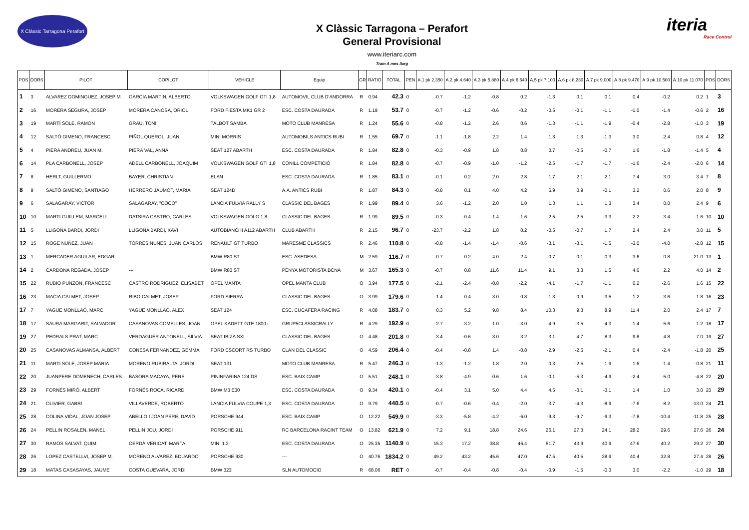X Clàssic Tarragona Perafort
X Clàssic Tarragona – Perafort
General Provisional
www.iteriarc.com
Tram A mes llarg
iteria
Race Control
| POS | DORS | PILOT | COPILOT | VEHICLE | Equip | GR | RATIO | TOTAL | PEN | A.1 pk 2.350 | A.2 pk 4.640 | A.3 pk 5.880 | A.4 pk 6.640 | A.5 pk 7.100 | A.6 pk 8.230 | A.7 pk 9.000 | A.8 pk 9.470 | A.9 pk 10.500 | A.10 pk 11.070 | POS | DORS |
| --- | --- | --- | --- | --- | --- | --- | --- | --- | --- | --- | --- | --- | --- | --- | --- | --- | --- | --- | --- | --- | --- |
| 1 | 3 | ALVAREZ DOMINGUEZ, JOSEP M. | GARCIA MARTIN, ALBERTO | VOLKSWAGEN GOLF GTI 1,8 | AUTOMOVIL CLUB D'ANDORRA | R | 0.94 | 42.3 | 0 | -0.7 | -1.2 | -0.8 | 0.2 | -1.3 | 0.1 | 0.1 | 0.4 | -0.2 | 0.2 | 1 | 3 |
| 2 | 16 | MORERA SEGURA, JOSEP | MORERA CANOSA, ORIOL | FORD FIESTA MK1 GR 2 | ESC. COSTA DAURADA | R | 1.19 | 53.7 | 0 | -0.7 | -1.2 | -0.6 | -0.2 | -0.5 | -0.1 | -1.1 | -1.0 | -1.4 | -0.6 | 2 | 16 |
| 3 | 19 | MARTÍ SOLE, RAMON | GRAU, TONI | TALBOT SAMBA | MOTO CLUB MANRESA | R | 1.24 | 55.6 | 0 | -0.8 | -1.2 | 2.6 | 0.6 | -1.3 | -1.1 | -1.9 | -0.4 | -2.8 | -1.0 | 3 | 19 |
| 4 | 12 | SALTÓ GIMENO, FRANCESC | PIÑOL QUEROL, JUAN | MINI MORRIS | AUTOMOBILS ANTICS RUBI | R | 1.55 | 69.7 | 0 | -1.1 | -1.8 | 2.2 | 1.4 | 1.3 | 1.3 | -1.3 | 3.0 | -2.4 | 0.8 | 4 | 12 |
| 5 | 4 | PIERA ANDREU, JUAN M. | PIERA VAL, ANNA | SEAT 127 ABARTH | ESC. COSTA DAURADA | R | 1.84 | 82.8 | 0 | -0.3 | -0.9 | 1.8 | 0.8 | 0.7 | -0.5 | -0.7 | 1.6 | -1.8 | -1.4 | 5 | 4 |
| 6 | 14 | PLA CARBONELL, JOSEP | ADELL CARBONELL, JOAQUIM | VOLKSWAGEN GOLF GTI 1,8 | CONILL COMPETICIÓ | R | 1.84 | 82.8 | 0 | -0.7 | -0.9 | -1.0 | -1.2 | -2.5 | -1.7 | -1.7 | -1.6 | -2.4 | -2.0 | 6 | 14 |
| 7 | 8 | HERLT, GUILLERMO | BAYER, CHRISTIAN | ELAN | ESC. COSTA DAURADA | R | 1.85 | 83.1 | 0 | -0.1 | 0.2 | 2.0 | 2.8 | 1.7 | 2.1 | 2.1 | 7.4 | 3.0 | 3.4 | 7 | 8 |
| 8 | 9 | SALTÓ GIMENO, SANTIAGO | HERRERO JAUMOT, MARIA | SEAT 124D | A.A. ANTICS RUBI | R | 1.87 | 84.3 | 0 | -0.8 | 0.1 | 4.0 | 4.2 | 6.9 | 0.9 | -0.1 | 3.2 | 0.6 | 2.0 | 8 | 9 |
| 9 | 6 | SALAGARAY, VICTOR | SALAGARAY, "COCO" | LANCIA FULVIA RALLY S | CLASSIC DEL BAGES | R | 1.99 | 89.4 | 0 | 3.6 | -1.2 | 2.0 | 1.0 | 1.3 | 1.1 | 1.3 | 3.4 | 0.0 | 2.4 | 9 | 6 |
| 10 | 10 | MARTI GUILLEM, MARCELI | DATSIRA CASTRO, CARLES | VOLKSWAGEN GOLG 1,8 | CLASSIC DEL BAGES | R | 1.99 | 89.5 | 0 | -0.3 | -0.4 | -1.4 | -1.6 | -2.5 | -2.5 | -3.3 | -2.2 | -3.4 | -1.6 | 10 | 10 |
| 11 | 5 | LLIGOÑA BARDI, JORDI | LLIGOÑA BARDI, XAVI | AUTOBIANCHI A112 ABARTH | CLUB ABARTH | R | 2.15 | 96.7 | 0 | -23.7 | -2.2 | 1.8 | 0.2 | -0.5 | -0.7 | 1.7 | 2.4 | 2.4 | 3.0 | 11 | 5 |
| 12 | 15 | ROGE NUÑEZ, JUAN | TORRES NUÑES, JUAN CARLOS | RENAULT GT TURBO | MARESME CLASSICS | R | 2.46 | 110.8 | 0 | -0.8 | -1.4 | -1.4 | -0.6 | -3.1 | -3.1 | -1.5 | -3.0 | -4.0 | -2.8 | 12 | 15 |
| 13 | 1 | MERCADER AGUILAR, EDGAR | --- | BMW R80 ST | ESC. ASEDESA | M | 2.59 | 116.7 | 0 | -0.7 | -0.2 | 4.0 | 2.4 | -0.7 | 0.1 | 0.3 | 3.6 | 0.8 | 21.0 | 13 | 1 |
| 14 | 2 | CARDONA REGADA, JOSEP | --- | BMW R80 ST | PENYA MOTORISTA BCNA | M | 3.67 | 165.3 | 0 | -0.7 | 0.8 | 11.6 | 11.4 | 9.1 | 3.3 | 1.5 | 4.6 | 2.2 | 4.0 | 14 | 2 |
| 15 | 22 | RUBIO PUNZON, FRANCESC | CASTRO RODRIGUEZ, ELISABET | OPEL MANTA | OPEL MANTA CLUB | O | 3.94 | 177.5 | 0 | -2.1 | -2.4 | -0.8 | -2.2 | -4.1 | -1.7 | -1.1 | 0.2 | -2.6 | 1.6 | 15 | 22 |
| 16 | 23 | MACIA CALMET, JOSEP | RIBO CALMET, JOSEP | FORD SIERRA | CLASSIC DEL BAGES | O | 3.99 | 179.6 | 0 | -1.4 | -0.4 | 3.0 | 0.8 | -1.3 | -0.9 | -3.5 | 1.2 | -3.6 | -1.8 | 16 | 23 |
| 17 | 7 | YAGÜE MONLLAÓ, MARC | YAGÜE MONLLAÓ, ALEX | SEAT 124 | ESC. CUCAFERA RACING | R | 4.08 | 183.7 | 0 | 0.3 | 5.2 | 9.8 | 8.4 | 10.3 | 9.3 | 8.9 | 11.4 | 2.0 | 2.4 | 17 | 7 |
| 18 | 17 | SAURA MARGARIT, SALVADOR | CASANOVAS COMELLES, JOAN | OPEL KADETT GTE 1800 i | GRUP5CLASSICRALLY | R | 4.29 | 192.9 | 0 | -2.7 | -3.2 | -1.0 | -3.0 | -4.9 | -3.5 | -4.3 | -1.4 | -5.6 | 1.2 | 18 | 17 |
| 19 | 27 | PEDRALS PRAT, MARC | VERDAGUER ANTONELL, SILVIA | SEAT IBIZA SXI | CLASSIC DEL BAGES | O | 4.48 | 201.8 | 0 | -3.4 | -0.6 | 3.0 | 3.2 | 3.1 | 4.7 | 8.3 | 9.8 | 4.8 | 7.0 | 19 | 27 |
| 20 | 25 | CASANOVAS ALMANSA, ALBERT | CONESA FERNANDEZ, GEMMA | FORD ESCORT RS TURBO | CLAN DEL CLASSIC | O | 4.59 | 206.4 | 0 | -0.4 | -0.8 | 1.4 | -0.8 | -2.9 | -2.5 | -2.1 | 0.4 | -2.4 | -1.8 | 20 | 25 |
| 21 | 11 | MARTI SOLE, JOSEP MARIA | MORENO RUBIRALTA, JORDI | SEAT 131 | MOTO CLUB MANRESA | R | 5.47 | 246.3 | 0 | -1.3 | -1.2 | 1.8 | 2.0 | 0.3 | -2.5 | -1.9 | 1.6 | -1.4 | -0.8 | 21 | 11 |
| 22 | 20 | JUANPERE DOMENECH, CARLES | BASORA MACAYA, PERE | PININFARINA 124 DS | ESC. BAIX CAMP | O | 5.51 | 248.1 | 0 | -3.8 | -4.9 | -0.6 | 1.6 | -0.1 | -5.3 | -4.9 | -2.4 | -5.0 | -4.8 | 22 | 20 |
| 23 | 29 | FORNÉS MIRÓ, ALBERT | FORNÉS ROCA, RICARD | BMW M3 E30 | ESC. COSTA DAURADA | O | 9.34 | 420.1 | 0 | -0.4 | 3.1 | 5.0 | 4.4 | 4.5 | -3.1 | -3.1 | 1.4 | 1.0 | 3.0 | 23 | 29 |
| 24 | 21 | OLIVIER, GABRI | VILLAVERDE, ROBERTO | LANCIA FULVIA COUPE 1,3 | ESC. COSTA DAURADA | O | 9.79 | 440.5 | 0 | -0.7 | -0.6 | -0.4 | -2.0 | -3.7 | -4.3 | -8.9 | -7.6 | -8.2 | -13.0 | 24 | 21 |
| 25 | 28 | COLINA VIDAL, JOAN JOSEP | ABELLO I JOAN PERE, DAVID | PORSCHE 944 | ESC. BAIX CAMP | O | 12.22 | 549.9 | 0 | -3.3 | -5.8 | -4.2 | -6.0 | -9.3 | -9.7 | -9.3 | -7.8 | -10.4 | -11.8 | 25 | 28 |
| 26 | 24 | PELLIN ROSALEN, MANEL | PELLIN JOU, JORDI | PORSCHE 911 | RC BARCELONA RACINT TEAM | O | 13.82 | 621.9 | 0 | 7.2 | 9.1 | 18.8 | 24.6 | 26.1 | 27.3 | 24.1 | 28.2 | 29.6 | 27.6 | 26 | 24 |
| 27 | 30 | RAMOS SALVAT, QUIM | CERDÀ VERICAT, MARTA | MINI 1.2 | ESC. COSTA DAURADA | O | 25.35 | 1140.9 | 0 | 15.3 | 17.2 | 38.8 | 46.4 | 51.7 | 43.9 | 40.9 | 47.6 | 40.2 | 29.2 | 27 | 30 |
| 28 | 26 | LOPEZ CASTELLVI, JOSEP M. | MORENO ALVAREZ, EDUARDO | PORSCHE 930 | --- | O | 40.76 | 1834.2 | 0 | 49.2 | 43.2 | 45.6 | 47.0 | 47.5 | 40.5 | 38.9 | 40.4 | 32.8 | 27.4 | 28 | 26 |
| 29 | 18 | MATAS CASASAYAS, JAUME | COSTA GUEVARA, JORDI | BMW 323i | SLN AUTOMOCIO | R | 68.06 | RET | 0 | -0.7 | -0.4 | -0.8 | -0.4 | -0.9 | -1.5 | -0.3 | 3.0 | -2.2 | -1.0 | 29 | 18 |